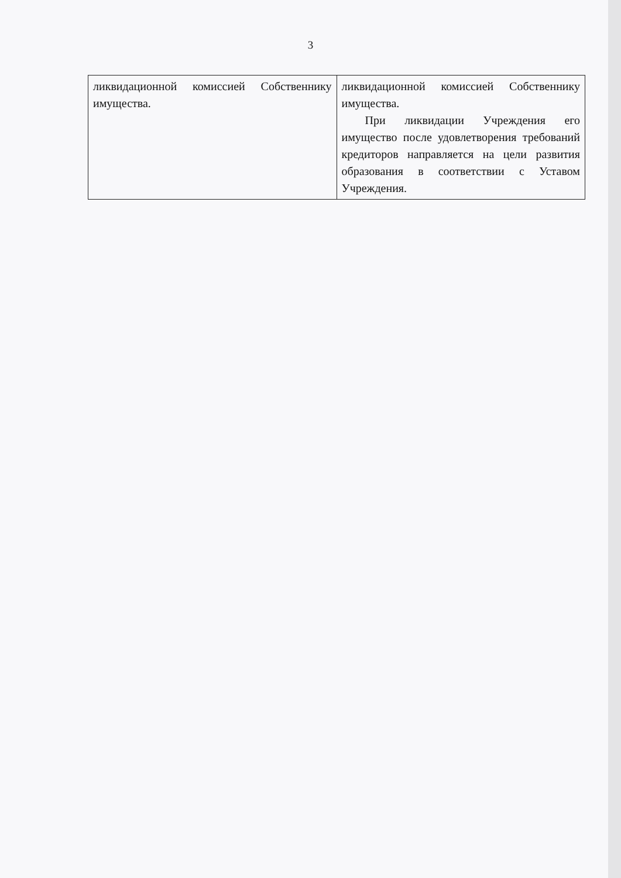3
| ликвидационной комиссией Собственнику имущества. | ликвидационной комиссией Собственнику имущества. При ликвидации Учреждения его имущество после удовлетворения требований кредиторов направляется на цели развития образования в соответствии с Уставом Учреждения. |